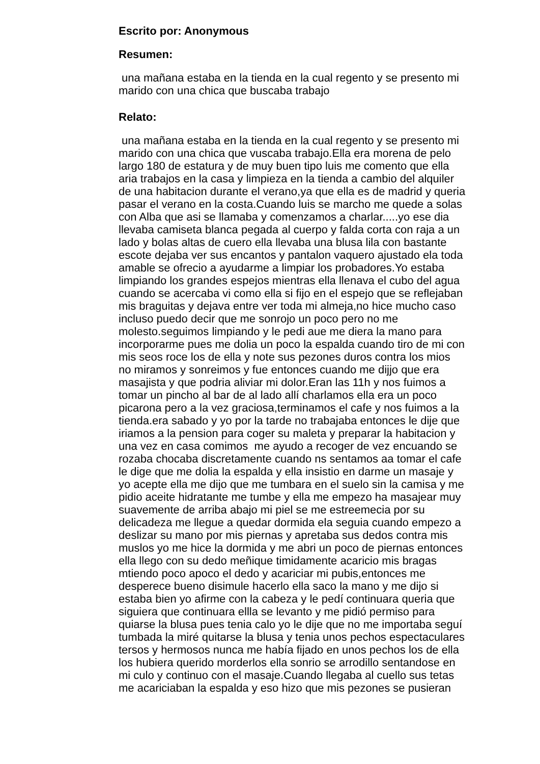Escrito por: Anonymous
Resumen:
una mañana estaba en la tienda en la cual regento y se presento mi
marido con una chica que buscaba trabajo
Relato:
una mañana estaba en la tienda en la cual regento y se presento mi
marido con una chica que vuscaba trabajo.Ella era morena de pelo
largo 180 de estatura y de muy buen tipo luis me comento que ella
aria trabajos en la casa y limpieza en la tienda a cambio del alquiler
de una habitacion durante el verano,ya que ella es de madrid y queria
pasar el verano en la costa.Cuando luis se marcho me quede a solas
con Alba que asi se llamaba y comenzamos a charlar.....yo ese dia
llevaba camiseta blanca pegada al cuerpo y falda corta con raja a un
lado y bolas altas de cuero ella llevaba una blusa lila con bastante
escote dejaba ver sus encantos y pantalon vaquero ajustado ela toda
amable se ofrecio a ayudarme a limpiar los probadores.Yo estaba
limpiando los grandes espejos mientras ella llenava el cubo del agua
cuando se acercaba vi como ella si fijo en el espejo que se reflejaban
mis braguitas y dejava entre ver toda mi almeja,no hice mucho caso
incluso puedo decir que me sonrojo un poco pero no me
molesto.seguimos limpiando y le pedi aue me diera la mano para
incorporarme pues me dolia un poco la espalda cuando tiro de mi con
mis seos roce los de ella y note sus pezones duros contra los mios
no miramos y sonreimos y fue entonces cuando me dijjo que era
masajista y que podria aliviar mi dolor.Eran las 11h y nos fuimos a
tomar un pincho al bar de al lado allí charlamos ella era un poco
picarona pero a la vez graciosa,terminamos el cafe y nos fuimos a la
tienda.era sabado y yo por la tarde no trabajaba entonces le dije que
iriamos a la pension para coger su maleta y preparar la habitacion y
una vez en casa comimos me ayudo a recoger de vez encuando se
rozaba chocaba discretamente cuando ns sentamos aa tomar el cafe
le dige que me dolia la espalda y ella insistio en darme un masaje y
yo acepte ella me dijo que me tumbara en el suelo sin la camisa y me
pidio aceite hidratante me tumbe y ella me empezo ha masajear muy
suavemente de arriba abajo mi piel se me estreemecia por su
delicadeza me llegue a quedar dormida ela seguia cuando empezo a
deslizar su mano por mis piernas y apretaba sus dedos contra mis
muslos yo me hice la dormida y me abri un poco de piernas entonces
ella llego con su dedo meñique timidamente acaricio mis bragas
mtiendo poco apoco el dedo y acariciar mi pubis,entonces me
desperece bueno disimule hacerlo ella saco la mano y me dijo si
estaba bien yo afirme con la cabeza y le pedí continuara queria que
siguiera que continuara ellla se levanto y me pidió permiso para
quiarse la blusa pues tenia calo yo le dije que no me importaba seguí
tumbada la miré quitarse la blusa y tenia unos pechos espectaculares
tersos y hermosos nunca me había fijado en unos pechos los de ella
los hubiera querido morderlos ella sonrio se arrodillo sentandose en
mi culo y continuo con el masaje.Cuando llegaba al cuello sus tetas
me acariciaban la espalda y eso hizo que mis pezones se pusieran